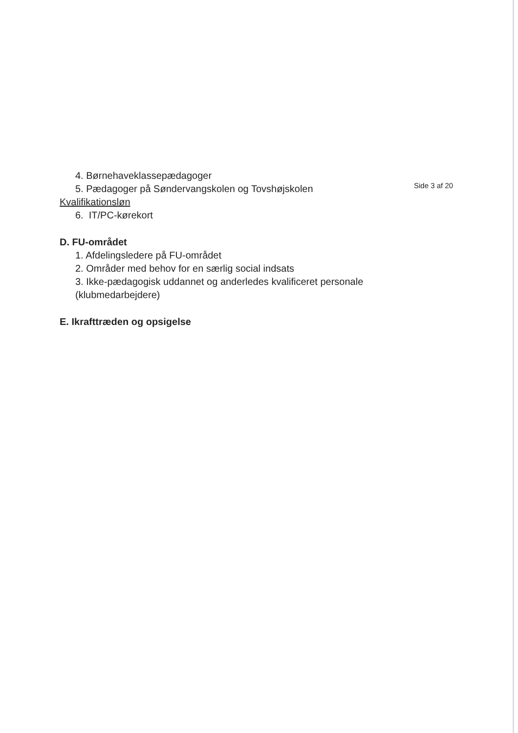4. Børnehaveklassepædagoger
5. Pædagoger på Søndervangskolen og Tovshøjskolen
Kvalifikationsløn
6. IT/PC-kørekort
D. FU-området
1. Afdelingsledere på FU-området
2. Områder med behov for en særlig social indsats
3. Ikke-pædagogisk uddannet og anderledes kvalificeret personale (klubmedarbejdere)
E. Ikrafttræden og opsigelse
Side 3 af 20